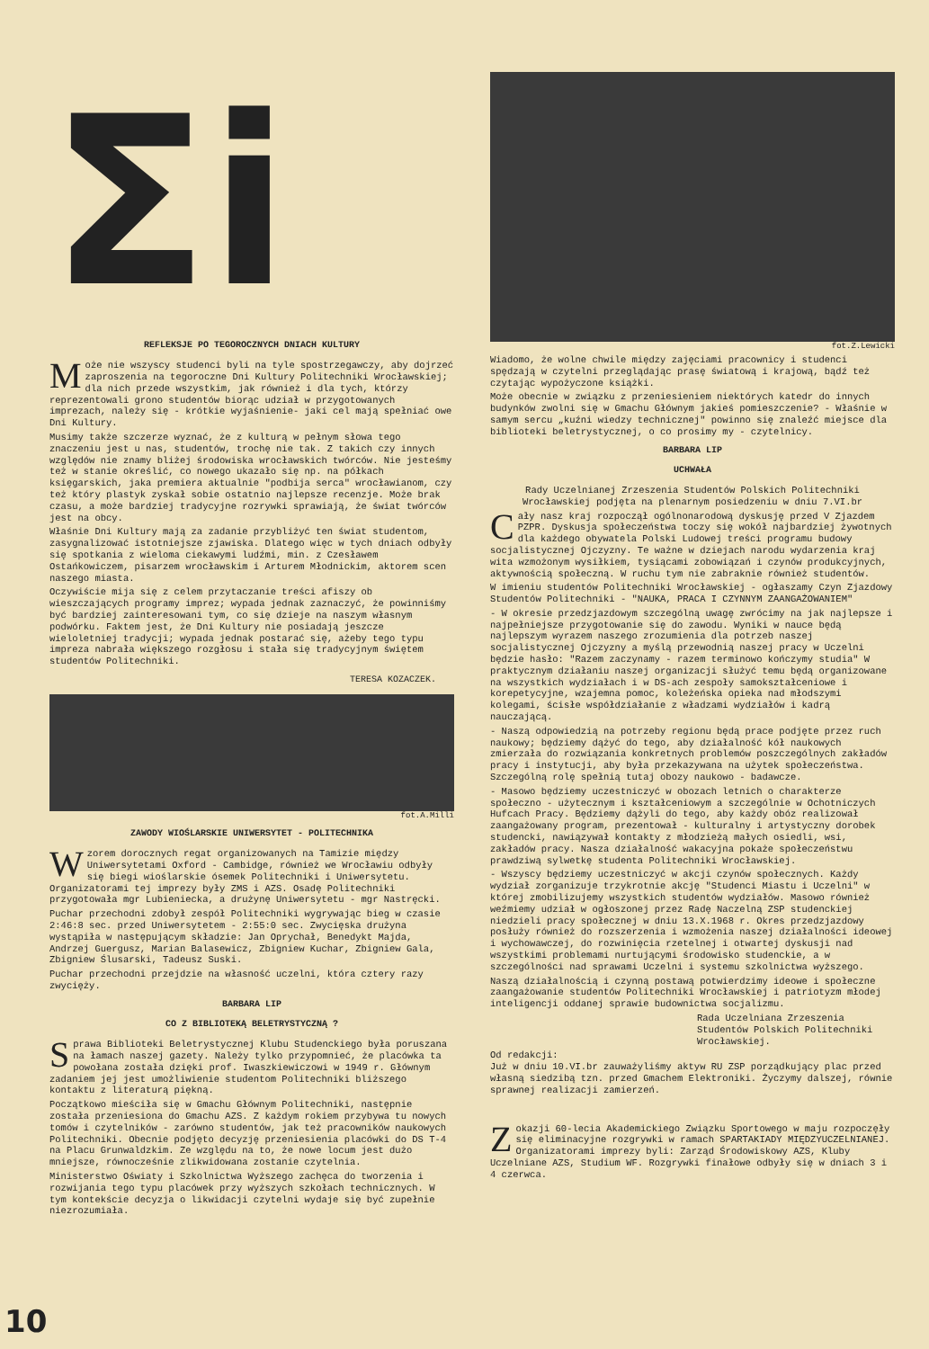Σi
REFLEKSJE PO TEGOROCZNYCH DNIACH KULTURY
Może nie wszyscy studenci byli na tyle spostrzegawczy, aby dojrzeć zaproszenia na tegoroczne Dni Kultury Politechniki Wrocławskiej; dla nich przede wszystkim, jak również i dla tych, którzy reprezentowali grono studentów biorąc udział w przygotowanych imprezach, należy się - krótkie wyjaśnienie- jaki cel mają spełniać owe Dni Kultury.
Musimy także szczerze wyznać, że z kulturą w pełnym słowa tego znaczeniu jest u nas, studentów, trochę nie tak. Z takich czy innych względów nie znamy bliżej środowiska wrocławskich twórców. Nie jesteśmy też w stanie określić, co nowego ukazało się np. na półkach księgarskich, jaka premiera aktualnie "podbija serca" wrocławianom, czy też który plastyk zyskał sobie ostatnio najlepsze recenzje. Może brak czasu, a może bardziej tradycyjne rozrywki sprawiają, że świat twórców jest na obcy.
Właśnie Dni Kultury mają za zadanie przybliżyć ten świat studentom, zasygnalizować istotniejsze zjawiska. Dlatego więc w tych dniach odbyły się spotkania z wieloma ciekawymi ludźmi, min. z Czesławem Ostańkowiczem, pisarzem wrocławskim i Arturem Młodnickim, aktorem scen naszego miasta.
Oczywiście mija się z celem przytaczanie treści afiszy ob wieszczających programy imprez; wypada jednak zaznaczyć, że powinniśmy być bardziej zainteresowani tym, co się dzieje na naszym własnym podwórku. Faktem jest, że Dni Kultury nie posiadają jeszcze wieloletniej tradycji; wypada jednak postarać się, ażeby tego typu impreza nabrała większego rozgłosu i stała się tradycyjnym świętem studentów Politechniki.
TERESA KOZACZEK.
fot.A.Milli
ZAWODY WIOŚLARSKIE UNIWERSYTET - POLITECHNIKA
Wzorem dorocznych regat organizowanych na Tamizie między Uniwersytetami Oxford - Cambidge, również we Wrocławiu odbyły się biegi wioślarskie ósemek Politechniki i Uniwersytetu. Organizatorami tej imprezy były ZMS i AZS. Osadę Politechniki przygotowała mgr Lubieniecka, a drużynę Uniwersytetu - mgr Nastręcki.
Puchar przechodni zdobył zespół Politechniki wygrywając bieg w czasie 2:46:8 sec. przed Uniwersytetem - 2:55:0 sec. Zwycięska drużyna wystąpiła w następującym składzie: Jan Oprychał, Benedykt Majda, Andrzej Guergusz, Marian Balasewicz, Zbigniew Kuchar, Zbigniew Gala, Zbigniew Ślusarski, Tadeusz Suski.
Puchar przechodni przejdzie na własność uczelni, która cztery razy zwycięży.
BARBARA LIP
CO Z BIBLIOTEKĄ BELETRYSTYCZNĄ ?
Sprawa Biblioteki Beletrystycznej Klubu Studenckiego była poruszana na łamach naszej gazety. Należy tylko przypomnieć, że placówka ta powołana została dzięki prof. Iwaszkiewiczowi w 1949 r. Głównym zadaniem jej jest umożliwienie studentom Politechniki bliższego kontaktu z literaturą piękną.
Początkowo mieściła się w Gmachu Głównym Politechniki, następnie została przeniesiona do Gmachu AZS. Z każdym rokiem przybywa tu nowych tomów i czytelników - zarówno studentów, jak też pracowników naukowych Politechniki. Obecnie podjęto decyzję przeniesienia placówki do DS T-4 na Placu Grunwaldzkim. Ze względu na to, że nowe locum jest dużo mniejsze, równocześnie zlikwidowana zostanie czytelnia.
Ministerstwo Oświaty i Szkolnictwa Wyższego zachęca do tworzenia i rozwijania tego typu placówek przy wyższych szkołach technicznych. W tym kontekście decyzja o likwidacji czytelni wydaje się być zupełnie niezrozumiała.
fot.Z.Lewicki
Wiadomo, że wolne chwile między zajęciami pracownicy i studenci spędzają w czytelni przeglądając prasę światową i krajową, bądź też czytając wypożyczone książki.
Może obecnie w związku z przeniesieniem niektórych katedr do innych budynków zwolni się w Gmachu Głównym jakieś pomieszczenie? - Właśnie w samym sercu „kuźni wiedzy technicznej" powinno się znaleźć miejsce dla biblioteki beletrystycznej, o co prosimy my - czytelnicy.
BARBARA LIP
UCHWAŁA
Rady Uczelnianej Zrzeszenia Studentów Polskich Politechniki Wrocławskiej podjęta na plenarnym posiedzeniu w dniu 7.VI.br
Cały nasz kraj rozpoczął ogólnonarodową dyskusję przed V Zjazdem PZPR. Dyskusja społeczeństwa toczy się wokół najbardziej żywotnych dla każdego obywatela Polski Ludowej treści programu budowy socjalistycznej Ojczyzny. Te ważne w dziejach narodu wydarzenia kraj wita wzmożonym wysiłkiem, tysiącami zobowiązań i czynów produkcyjnych, aktywnością społeczną. W ruchu tym nie zabraknie również studentów.
W imieniu studentów Politechniki Wrocławskiej - ogłaszamy Czyn Zjazdowy Studentów Politechniki - "NAUKA, PRACA I CZYNNYM ZAANGAŻOWANIEM"
- W okresie przedzjazdowym szczególną uwagę zwrócimy na jak najlepsze i najpełniejsze przygotowanie się do zawodu. Wyniki w nauce będą najlepszym wyrazem naszego zrozumienia dla potrzeb naszej socjalistycznej Ojczyzny a myślą przewodnią naszej pracy w Uczelni będzie hasło: "Razem zaczynamy - razem terminowo kończymy studia" W praktycznym działaniu naszej organizacji służyć temu będą organizowane na wszystkich wydziałach i w DS-ach zespoły samokształceniowe i korepetycyjne, wzajemna pomoc, koleżeńska opieka nad młodszymi kolegami, ścisłe współdziałanie z władzami wydziałów i kadrą nauczającą.
- Naszą odpowiedzią na potrzeby regionu będą prace podjęte przez ruch naukowy; będziemy dążyć do tego, aby działalność kół naukowych zmierzała do rozwiązania konkretnych problemów poszczególnych zakładów pracy i instytucji, aby była przekazywana na użytek społeczeństwa. Szczególną rolę spełnią tutaj obozy naukowo - badawcze.
- Masowo będziemy uczestniczyć w obozach letnich o charakterze społeczno - użytecznym i kształceniowym a szczególnie w Ochotniczych Hufcach Pracy. Będziemy dążyli do tego, aby każdy obóz realizował zaangażowany program, prezentował - kulturalny i artystyczny dorobek studencki, nawiązywał kontakty z młodzieżą małych osiedli, wsi, zakładów pracy. Nasza działalność wakacyjna pokaże społeczeństwu prawdziwą sylwetkę studenta Politechniki Wrocławskiej.
- Wszyscy będziemy uczestniczyć w akcji czynów społecznych. Każdy wydział zorganizuje trzykrotnie akcję "Studenci Miastu i Uczelni" w której zmobilizujemy wszystkich studentów wydziałów. Masowo również weźmiemy udział w ogłoszonej przez Radę Naczelną ZSP studenckiej niedzieli pracy społecznej w dniu 13.X.1968 r. Okres przedzjazdowy posłuży również do rozszerzenia i wzmożenia naszej działalności ideowej i wychowawczej, do rozwinięcia rzetelnej i otwartej dyskusji nad wszystkimi problemami nurtującymi środowisko studenckie, a w szczególności nad sprawami Uczelni i systemu szkolnictwa wyższego.
Naszą działalnością i czynną postawą potwierdzimy ideowe i społeczne zaangażowanie studentów Politechniki Wrocławskiej i patriotyzm młodej inteligencji oddanej sprawie budownictwa socjalizmu.
Rada Uczelniana Zrzeszenia Studentów Polskich Politechniki Wrocławskiej.
Od redakcji:
Już w dniu 10.VI.br zauważyliśmy aktyw RU ZSP porządkujący plac przed własną siedzibą tzn. przed Gmachem Elektroniki. Życzymy dalszej, równie sprawnej realizacji zamierzeń.
Zokazji 60-lecia Akademickiego Związku Sportowego w maju rozpoczęły się eliminacyjne rozgrywki w ramach SPARTAKIADY MIĘDZYUCZELNIANEJ. Organizatorami imprezy byli: Zarząd Środowiskowy AZS, Kluby Uczelniane AZS, Studium WF. Rozgrywki finałowe odbyły się w dniach 3 i 4 czerwca.
10